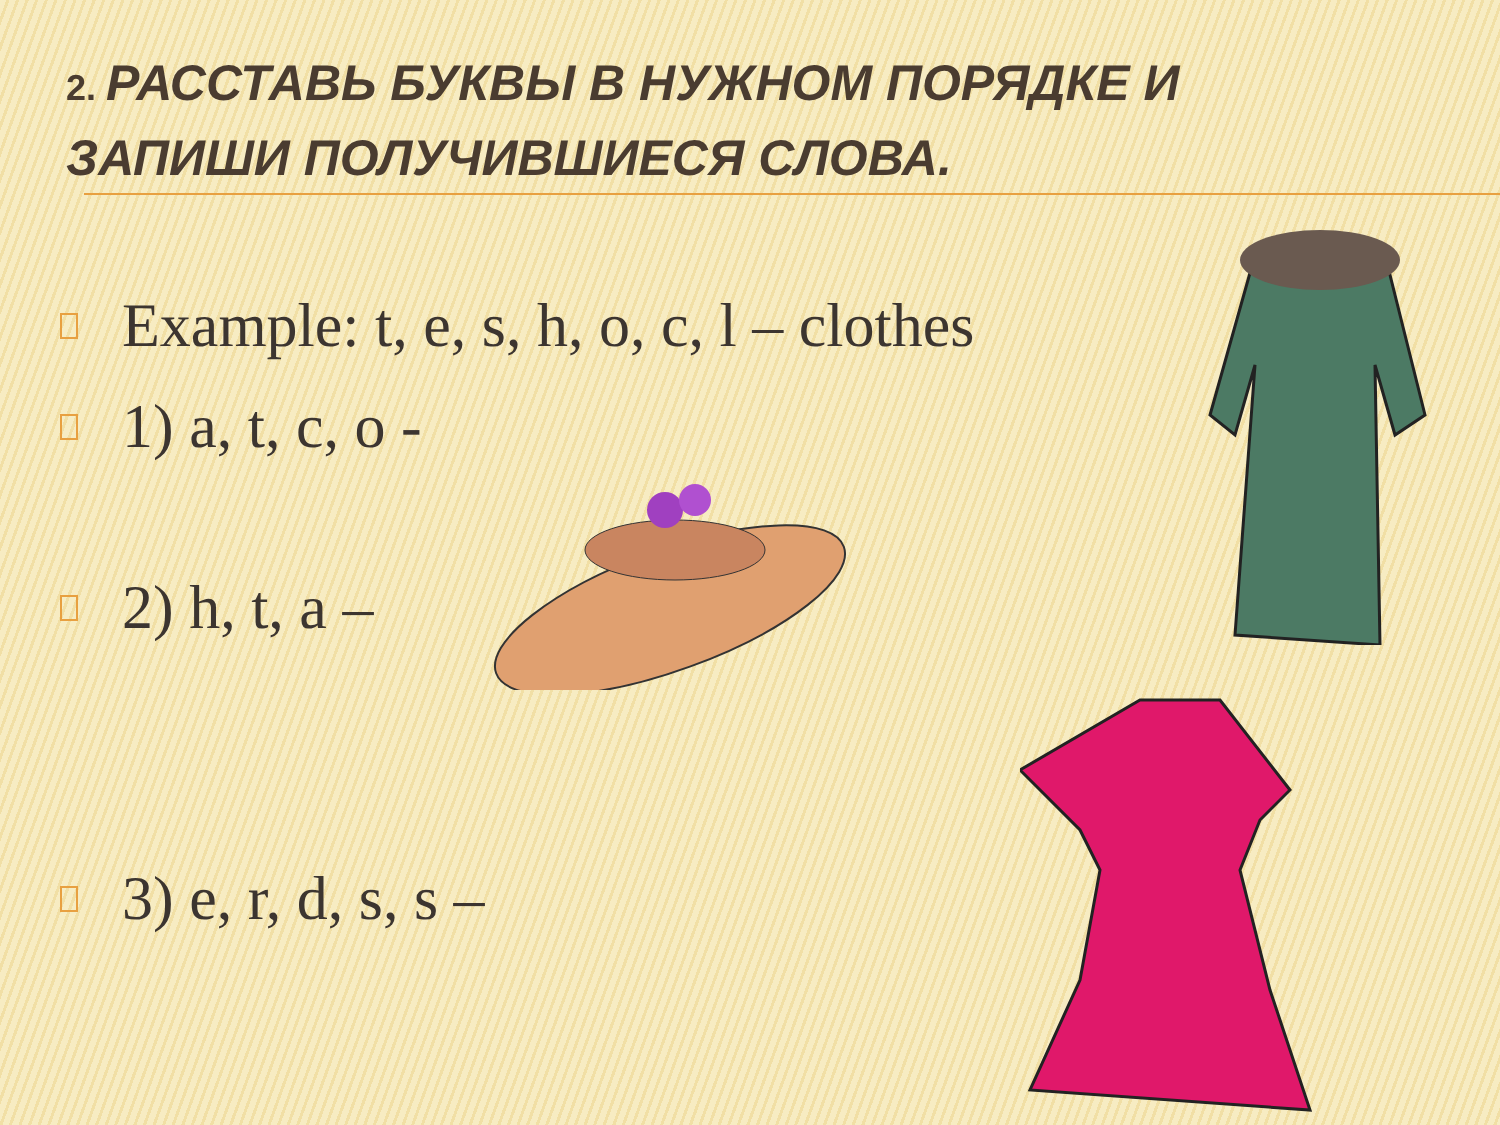2. РАССТАВЬ БУКВЫ В НУЖНОМ ПОРЯДКЕ И ЗАПИШИ ПОЛУЧИВШИЕСЯ СЛОВА.
Example: t, e, s, h, o, c, l – clothes
1) a, t, c, o -
2) h, t, a –
3) e, r, d, s, s –